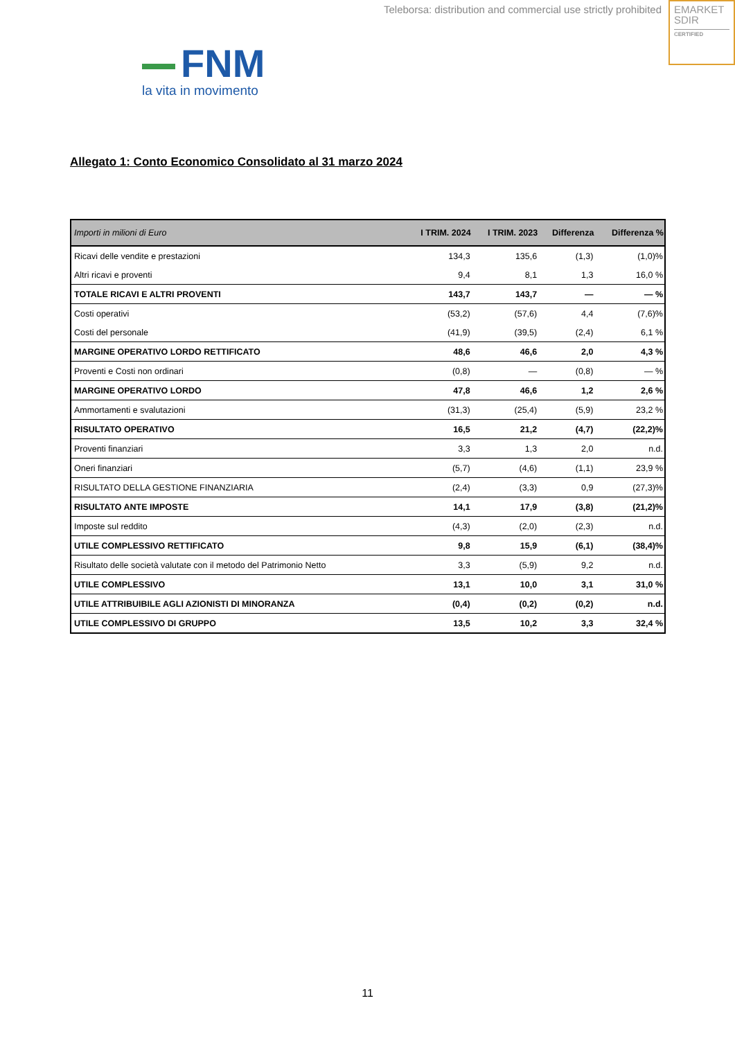Teleborsa: distribution and commercial use strictly prohibited
EMARKET
SDIR
CERTIFIED
FNM
la vita in movimento
Allegato 1: Conto Economico Consolidato al 31 marzo 2024
| Importi in milioni di Euro | I TRIM. 2024 | I TRIM. 2023 | Differenza | Differenza % |
| --- | --- | --- | --- | --- |
| Ricavi delle vendite e prestazioni | 134,3 | 135,6 | (1,3) | (1,0)% |
| Altri ricavi e proventi | 9,4 | 8,1 | 1,3 | 16,0 % |
| TOTALE RICAVI E ALTRI PROVENTI | 143,7 | 143,7 | — | — % |
| Costi operativi | (53,2) | (57,6) | 4,4 | (7,6)% |
| Costi del personale | (41,9) | (39,5) | (2,4) | 6,1 % |
| MARGINE OPERATIVO LORDO RETTIFICATO | 48,6 | 46,6 | 2,0 | 4,3 % |
| Proventi e Costi non ordinari | (0,8) | — | (0,8) | — % |
| MARGINE OPERATIVO LORDO | 47,8 | 46,6 | 1,2 | 2,6 % |
| Ammortamenti e svalutazioni | (31,3) | (25,4) | (5,9) | 23,2 % |
| RISULTATO OPERATIVO | 16,5 | 21,2 | (4,7) | (22,2)% |
| Proventi finanziari | 3,3 | 1,3 | 2,0 | n.d. |
| Oneri finanziari | (5,7) | (4,6) | (1,1) | 23,9 % |
| RISULTATO DELLA GESTIONE FINANZIARIA | (2,4) | (3,3) | 0,9 | (27,3)% |
| RISULTATO ANTE IMPOSTE | 14,1 | 17,9 | (3,8) | (21,2)% |
| Imposte sul reddito | (4,3) | (2,0) | (2,3) | n.d. |
| UTILE COMPLESSIVO RETTIFICATO | 9,8 | 15,9 | (6,1) | (38,4)% |
| Risultato delle società valutate con il metodo del Patrimonio Netto | 3,3 | (5,9) | 9,2 | n.d. |
| UTILE COMPLESSIVO | 13,1 | 10,0 | 3,1 | 31,0 % |
| UTILE ATTRIBUIBILE AGLI AZIONISTI DI MINORANZA | (0,4) | (0,2) | (0,2) | n.d. |
| UTILE COMPLESSIVO DI GRUPPO | 13,5 | 10,2 | 3,3 | 32,4 % |
11